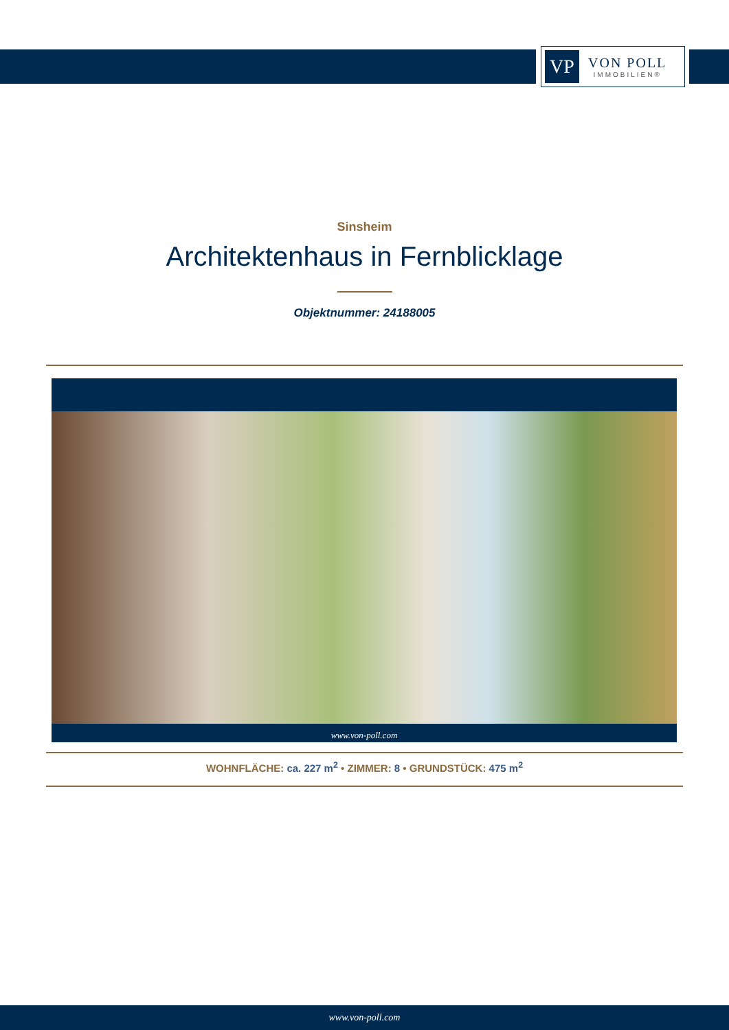VP
VON POLL
IMMOBILIEN®
Sinsheim
Architektenhaus in Fernblicklage
Objektnummer: 24188005
www.von-poll.com
WOHNFLÄCHE: ca. 227 m<sup>2</sup> • ZIMMER: 8 • GRUNDSTÜCK: 475 m<sup>2</sup>
www.von-poll.com